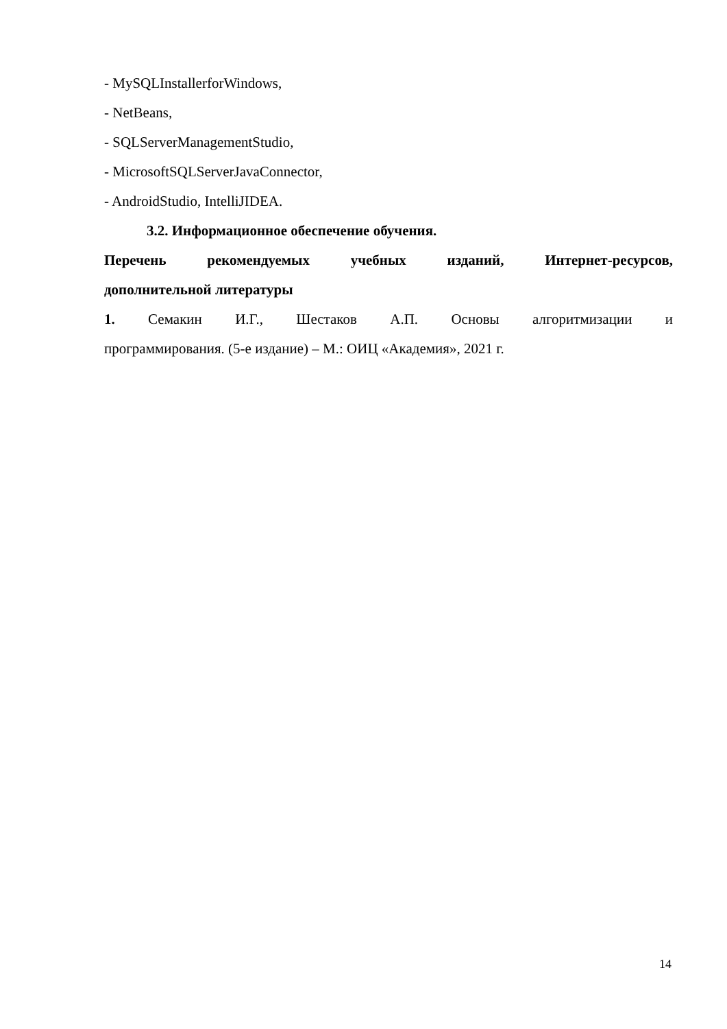- MySQLInstallerforWindows,
- NetBeans,
- SQLServerManagementStudio,
- MicrosoftSQLServerJavaConnector,
- AndroidStudio, IntelliJIDEA.
3.2. Информационное обеспечение обучения.
Перечень рекомендуемых учебных изданий, Интернет-ресурсов,
дополнительной литературы
1. Семакин И.Г., Шестаков А.П. Основы алгоритмизации и
программирования. (5-е издание) – М.: ОИЦ «Академия», 2021 г.
14